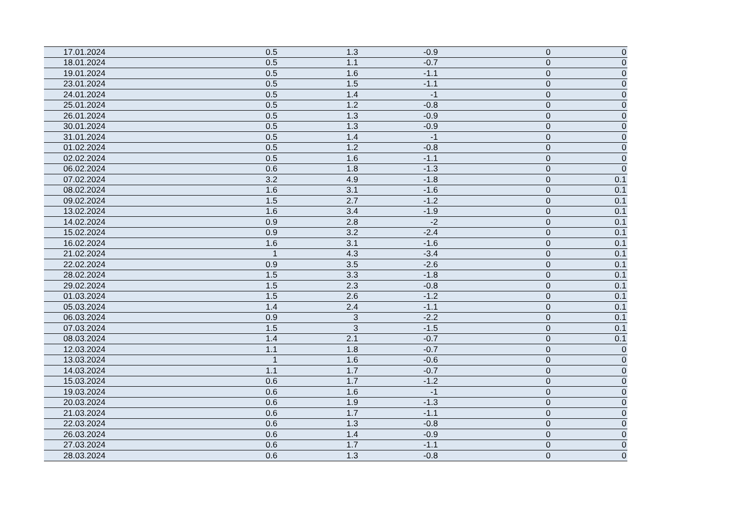| 17.01.2024 | 0.5 | 1.3 | -0.9 | 0 | 0 |
| 18.01.2024 | 0.5 | 1.1 | -0.7 | 0 | 0 |
| 19.01.2024 | 0.5 | 1.6 | -1.1 | 0 | 0 |
| 23.01.2024 | 0.5 | 1.5 | -1.1 | 0 | 0 |
| 24.01.2024 | 0.5 | 1.4 | -1 | 0 | 0 |
| 25.01.2024 | 0.5 | 1.2 | -0.8 | 0 | 0 |
| 26.01.2024 | 0.5 | 1.3 | -0.9 | 0 | 0 |
| 30.01.2024 | 0.5 | 1.3 | -0.9 | 0 | 0 |
| 31.01.2024 | 0.5 | 1.4 | -1 | 0 | 0 |
| 01.02.2024 | 0.5 | 1.2 | -0.8 | 0 | 0 |
| 02.02.2024 | 0.5 | 1.6 | -1.1 | 0 | 0 |
| 06.02.2024 | 0.6 | 1.8 | -1.3 | 0 | 0 |
| 07.02.2024 | 3.2 | 4.9 | -1.8 | 0 | 0.1 |
| 08.02.2024 | 1.6 | 3.1 | -1.6 | 0 | 0.1 |
| 09.02.2024 | 1.5 | 2.7 | -1.2 | 0 | 0.1 |
| 13.02.2024 | 1.6 | 3.4 | -1.9 | 0 | 0.1 |
| 14.02.2024 | 0.9 | 2.8 | -2 | 0 | 0.1 |
| 15.02.2024 | 0.9 | 3.2 | -2.4 | 0 | 0.1 |
| 16.02.2024 | 1.6 | 3.1 | -1.6 | 0 | 0.1 |
| 21.02.2024 | 1 | 4.3 | -3.4 | 0 | 0.1 |
| 22.02.2024 | 0.9 | 3.5 | -2.6 | 0 | 0.1 |
| 28.02.2024 | 1.5 | 3.3 | -1.8 | 0 | 0.1 |
| 29.02.2024 | 1.5 | 2.3 | -0.8 | 0 | 0.1 |
| 01.03.2024 | 1.5 | 2.6 | -1.2 | 0 | 0.1 |
| 05.03.2024 | 1.4 | 2.4 | -1.1 | 0 | 0.1 |
| 06.03.2024 | 0.9 | 3 | -2.2 | 0 | 0.1 |
| 07.03.2024 | 1.5 | 3 | -1.5 | 0 | 0.1 |
| 08.03.2024 | 1.4 | 2.1 | -0.7 | 0 | 0.1 |
| 12.03.2024 | 1.1 | 1.8 | -0.7 | 0 | 0 |
| 13.03.2024 | 1 | 1.6 | -0.6 | 0 | 0 |
| 14.03.2024 | 1.1 | 1.7 | -0.7 | 0 | 0 |
| 15.03.2024 | 0.6 | 1.7 | -1.2 | 0 | 0 |
| 19.03.2024 | 0.6 | 1.6 | -1 | 0 | 0 |
| 20.03.2024 | 0.6 | 1.9 | -1.3 | 0 | 0 |
| 21.03.2024 | 0.6 | 1.7 | -1.1 | 0 | 0 |
| 22.03.2024 | 0.6 | 1.3 | -0.8 | 0 | 0 |
| 26.03.2024 | 0.6 | 1.4 | -0.9 | 0 | 0 |
| 27.03.2024 | 0.6 | 1.7 | -1.1 | 0 | 0 |
| 28.03.2024 | 0.6 | 1.3 | -0.8 | 0 | 0 |